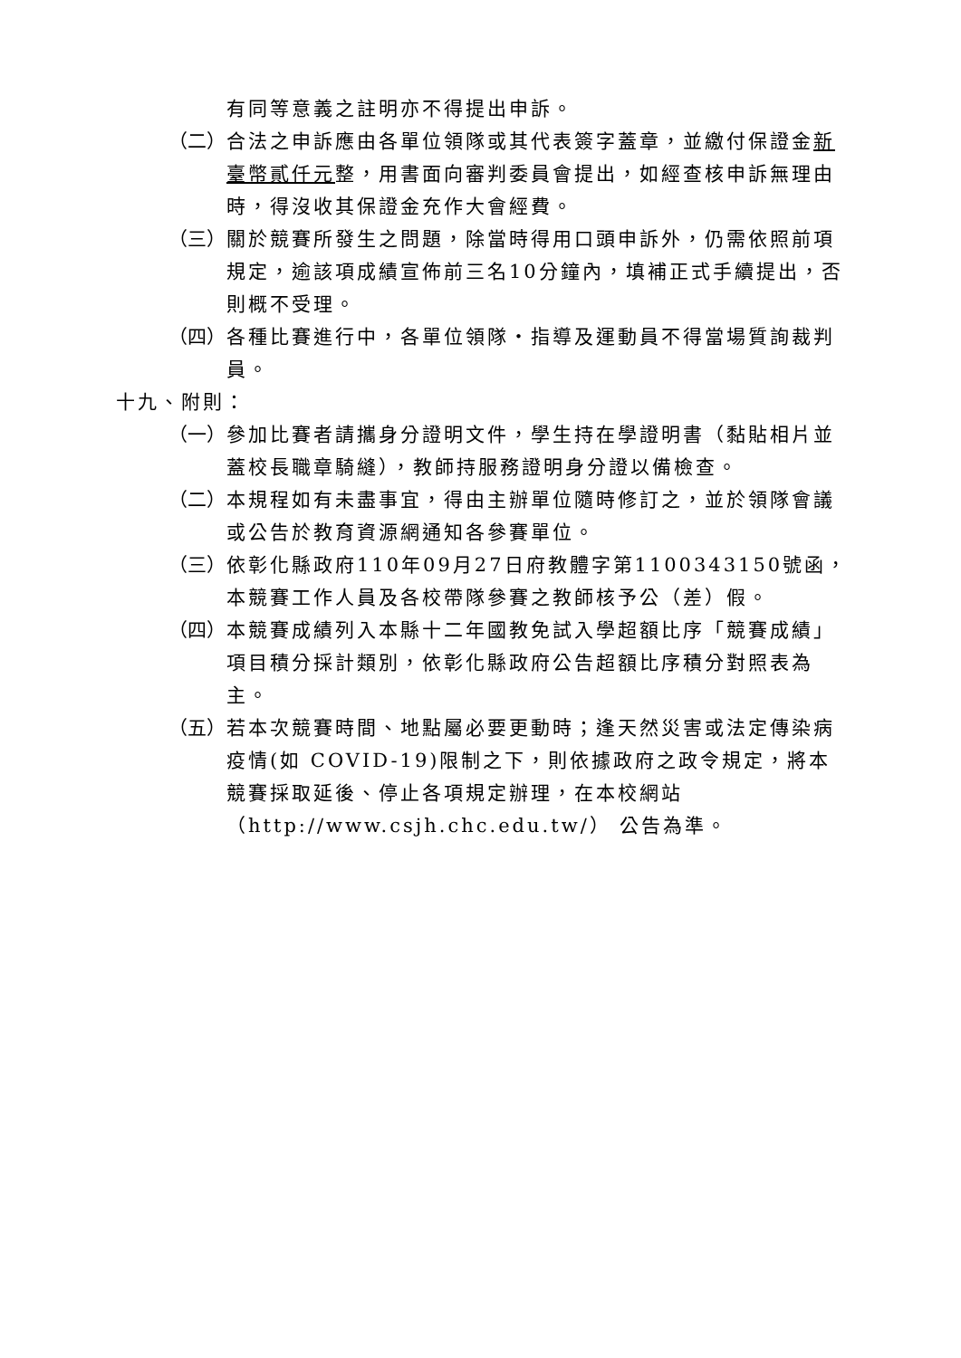有同等意義之註明亦不得提出申訴。
（二） 合法之申訴應由各單位領隊或其代表簽字蓋章，並繳付保證金新臺幣貳仟元整，用書面向審判委員會提出，如經查核申訴無理由時，得沒收其保證金充作大會經費。
（三） 關於競賽所發生之問題，除當時得用口頭申訴外，仍需依照前項規定，逾該項成績宣佈前三名10分鐘內，填補正式手續提出，否則概不受理。
（四） 各種比賽進行中，各單位領隊‧指導及運動員不得當場質詢裁判員。
十九、附則：
（一） 參加比賽者請攜身分證明文件，學生持在學證明書（黏貼相片並蓋校長職章騎縫），教師持服務證明身分證以備檢查。
（二） 本規程如有未盡事宜，得由主辦單位隨時修訂之，並於領隊會議或公告於教育資源網通知各參賽單位。
（三） 依彰化縣政府110年09月27日府教體字第1100343150號函，本競賽工作人員及各校帶隊參賽之教師核予公（差）假。
（四） 本競賽成績列入本縣十二年國教免試入學超額比序「競賽成績」項目積分採計類別，依彰化縣政府公告超額比序積分對照表為主。
（五） 若本次競賽時間、地點屬必要更動時；逢天然災害或法定傳染病疫情(如 COVID-19)限制之下，則依據政府之政令規定，將本競賽採取延後、停止各項規定辦理，在本校網站（http://www.csjh.chc.edu.tw/） 公告為準。